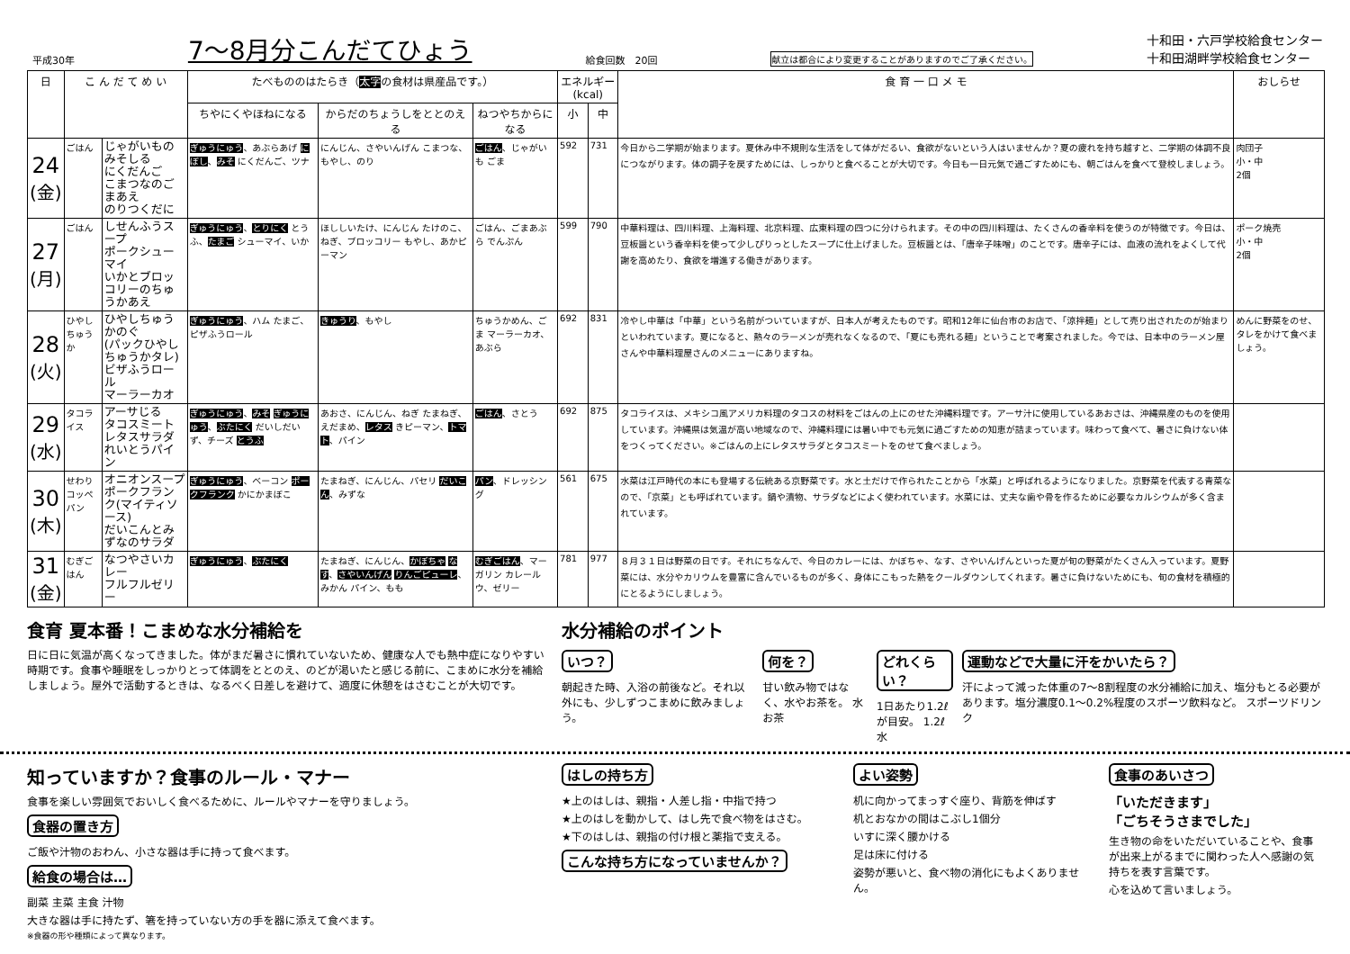平成30年
7～8月分こんだてひょう
給食回数　20回
献立は都合により変更することがありますのでご了承ください。
十和田・六戸学校給食センター
十和田湖畔学校給食センター
| 日 | こ ん だ て め い | | たべもののはたらき（ 太字 の食材は県産品です。） | | | エネルギー(kcal) | | 食 育 一 口 メ モ | おしらせ |
| --- | --- | --- | --- | --- | --- | --- | --- | --- | --- |
| | | | ちやにくやほねになる | からだのちょうしをととのえる | ねつやちからになる | 小 | 中 | | |
| 24 (金) | ごはん | じゃがいものみそしる にくだんご こまつなのごまあえ のりつくだに | ぎゅうにゅう 、あぶらあげ にぼし 、 みそ にくだんご、ツナ | にんじん、さやいんげん こまつな、もやし、のり | ごはん 、じゃがいも ごま | 592 | 731 | 今日から二学期が始まります。夏休み中不規則な生活をして体がだるい、食欲がないという人はいませんか？夏の疲れを持ち越すと、二学期の体調不良につながります。体の調子を戻すためには、しっかりと食べることが大切です。今日も一日元気で過ごすためにも、朝ごはんを食べて登校しましょう。 | 肉団子 小・中 2個 |
| 27 (月) | ごはん | しせんふうスープ ポークシューマイ いかとブロッコリーのちゅうかあえ | ぎゅうにゅう 、 とりにく とうふ、 たまご シューマイ、いか | ほししいたけ、にんじん たけのこ、ねぎ、ブロッコリー もやし、あかピーマン | ごはん、ごまあぶら でんぷん | 599 | 790 | 中華料理は、四川料理、上海料理、北京料理、広東料理の四つに分けられます。その中の四川料理は、たくさんの香辛料を使うのが特徴です。今日は、豆板醤という香辛料を使って少しぴりっとしたスープに仕上げました。豆板醤とは、「唐辛子味噌」のことです。唐辛子には、血液の流れをよくして代謝を高めたり、食欲を増進する働きがあります。 | ポーク焼売 小・中 2個 |
| 28 (火) | ひやしちゅうか | ひやしちゅうかのぐ (パックひやしちゅうかタレ) ビザふうロール マーラーカオ | ぎゅうにゅう 、ハム たまご、ピザふうロール | きゅうり 、もやし | ちゅうかめん、ごま マーラーカオ、あぶら | 692 | 831 | 冷やし中華は「中華」という名前がついていますが、日本人が考えたものです。昭和12年に仙台市のお店で、「涼拌麺」として売り出されたのが始まりといわれています。夏になると、熱々のラーメンが売れなくなるので、「夏にも売れる麺」ということで考案されました。今では、日本中のラーメン屋さんや中華料理屋さんのメニューにありますね。 | めんに野菜をのせ、タレをかけて食べましょう。 |
| 29 (水) | タコライス | アーサじる タコスミート レタスサラダ れいとうパイン | ぎゅうにゅう 、 みそ ぎゅうにゅう 、 ぶたにく だいしだいず、チーズ とうふ | あおさ、にんじん、ねぎ たまねぎ、えだまめ、 レタス きピーマン、 トマト 、パイン | ごはん 、さとう | 692 | 875 | タコライスは、メキシコ風アメリカ料理のタコスの材料をごはんの上にのせた沖縄料理です。アーサ汁に使用しているあおさは、沖縄県産のものを使用しています。沖縄県は気温が高い地域なので、沖縄料理には暑い中でも元気に過ごすための知恵が詰まっています。味わって食べて、暑さに負けない体をつくってください。※ごはんの上にレタスサラダとタコスミートをのせて食べましょう。 | |
| 30 (木) | せわりコッペパン | オニオンスープ ポークフランク(マイティソース) だいこんとみずなのサラダ | ぎゅうにゅう 、ベーコン ポークフランク かにかまぼこ | たまねぎ、にんじん、パセリ だいこん 、みずな | パン 、ドレッシング | 561 | 675 | 水菜は江戸時代の本にも登場する伝統ある京野菜です。水と土だけで作られたことから「水菜」と呼ばれるようになりました。京野菜を代表する青菜なので、「京菜」とも呼ばれています。鍋や漬物、サラダなどによく使われています。水菜には、丈夫な歯や骨を作るために必要なカルシウムが多く含まれています。 | |
| 31 (金) | むぎごはん | なつやさいカレー フルフルゼリー | ぎゅうにゅう 、 ぶたにく | たまねぎ、にんじん、 かぼちゃ なす 、 さやいんげん りんごピューレ 、みかん パイン、もも | むぎごはん 、マーガリン カレールウ、ゼリー | 781 | 977 | ８月３１日は野菜の日です。それにちなんで、今日のカレーには、かぼちゃ、なす、さやいんげんといった夏が旬の野菜がたくさん入っています。夏野菜には、水分やカリウムを豊富に含んでいるものが多く、身体にこもった熱をクールダウンしてくれます。暑さに負けないためにも、旬の食材を積極的にとるようにしましょう。 | |
食育 夏本番！こまめな水分補給を
日に日に気温が高くなってきました。体がまだ暑さに慣れていないため、健康な人でも熱中症になりやすい時期です。食事や睡眠をしっかりとって体調をととのえ、のどが渇いたと感じる前に、こまめに水分を補給しましょう。屋外で活動するときは、なるべく日差しを避けて、適度に休憩をはさむことが大切です。
水分補給のポイント
いつ？
朝起きた時、入浴の前後など。それ以外にも、少しずつこまめに飲みましょう。
何を？
甘い飲み物ではなく、水やお茶を。 水 お茶
どれくらい？
1日あたり1.2ℓが目安。 1.2ℓ 水
運動などで大量に汗をかいたら？
汗によって減った体重の7～8割程度の水分補給に加え、塩分もとる必要があります。塩分濃度0.1～0.2%程度のスポーツ飲料など。 スポーツドリンク
知っていますか？食事のルール・マナー
食事を楽しい雰囲気でおいしく食べるために、ルールやマナーを守りましょう。
食器の置き方
ご飯や汁物のおわん、小さな器は手に持って食べます。
給食の場合は…
副菜 主菜 主食 汁物
大きな器は手に持たず、箸を持っていない方の手を器に添えて食べます。
※食器の形や種類によって異なります。
はしの持ち方
★上のはしは、親指・人差し指・中指で持つ
★上のはしを動かして、はし先で食べ物をはさむ。
★下のはしは、親指の付け根と薬指で支える。
こんな持ち方になっていませんか？
よい姿勢
机に向かってまっすぐ座り、背筋を伸ばす
机とおなかの間はこぶし1個分
いすに深く腰かける
足は床に付ける
姿勢が悪いと、食べ物の消化にもよくありません。
食事のあいさつ
「いただきます」
「ごちそうさまでした」
生き物の命をいただいていることや、食事が出来上がるまでに関わった人へ感謝の気持ちを表す言葉です。
心を込めて言いましょう。